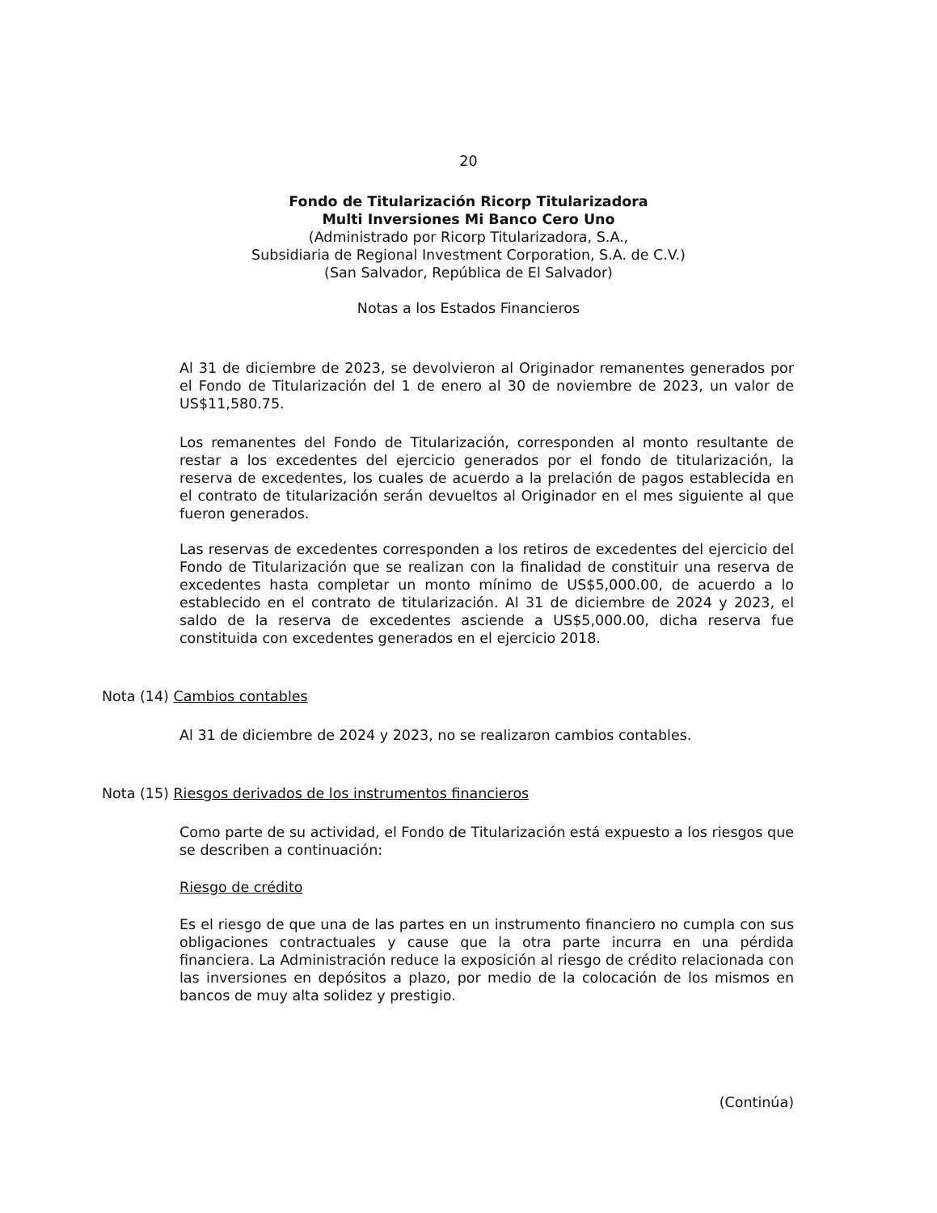20
Fondo de Titularización Ricorp Titularizadora
Multi Inversiones Mi Banco Cero Uno
(Administrado por Ricorp Titularizadora, S.A.,
Subsidiaria de Regional Investment Corporation, S.A. de C.V.)
(San Salvador, República de El Salvador)
Notas a los Estados Financieros
Al 31 de diciembre de 2023, se devolvieron al Originador remanentes generados por el Fondo de Titularización del 1 de enero al 30 de noviembre de 2023, un valor de US$11,580.75.
Los remanentes del Fondo de Titularización, corresponden al monto resultante de restar a los excedentes del ejercicio generados por el fondo de titularización, la reserva de excedentes, los cuales de acuerdo a la prelación de pagos establecida en el contrato de titularización serán devueltos al Originador en el mes siguiente al que fueron generados.
Las reservas de excedentes corresponden a los retiros de excedentes del ejercicio del Fondo de Titularización que se realizan con la finalidad de constituir una reserva de excedentes hasta completar un monto mínimo de US$5,000.00, de acuerdo a lo establecido en el contrato de titularización. Al 31 de diciembre de 2024 y 2023, el saldo de la reserva de excedentes asciende a US$5,000.00, dicha reserva fue constituida con excedentes generados en el ejercicio 2018.
Nota (14) Cambios contables
Al 31 de diciembre de 2024 y 2023, no se realizaron cambios contables.
Nota (15) Riesgos derivados de los instrumentos financieros
Como parte de su actividad, el Fondo de Titularización está expuesto a los riesgos que se describen a continuación:
Riesgo de crédito
Es el riesgo de que una de las partes en un instrumento financiero no cumpla con sus obligaciones contractuales y cause que la otra parte incurra en una pérdida financiera. La Administración reduce la exposición al riesgo de crédito relacionada con las inversiones en depósitos a plazo, por medio de la colocación de los mismos en bancos de muy alta solidez y prestigio.
(Continúa)